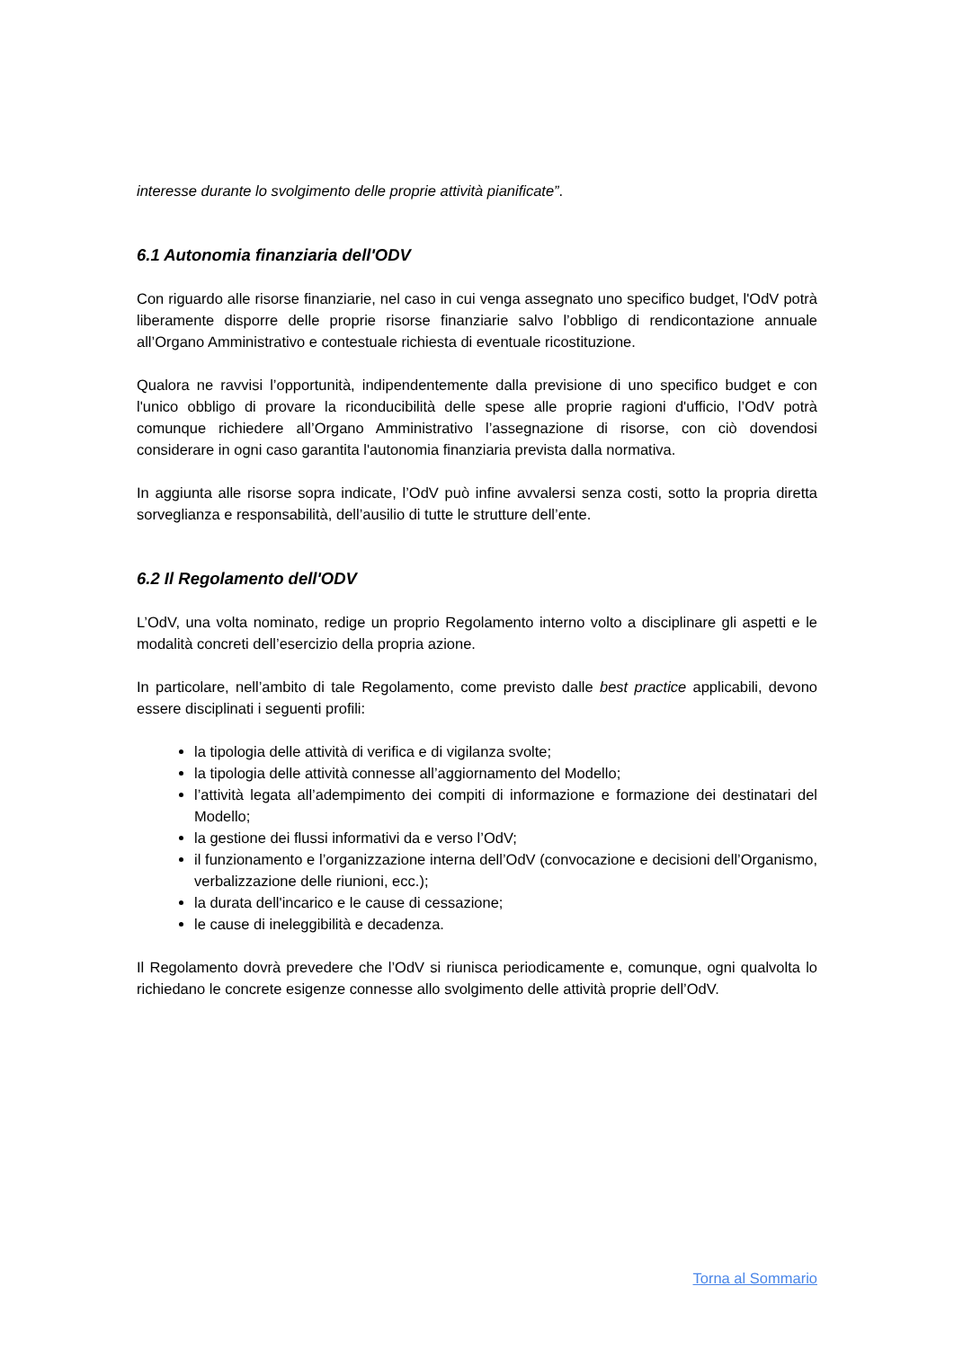interesse durante lo svolgimento delle proprie attività pianificate”.
6.1 Autonomia finanziaria dell'ODV
Con riguardo alle risorse finanziarie, nel caso in cui venga assegnato uno specifico budget, l'OdV potrà liberamente disporre delle proprie risorse finanziarie salvo l’obbligo di rendicontazione annuale all’Organo Amministrativo e contestuale richiesta di eventuale ricostituzione.
Qualora ne ravvisi l’opportunità, indipendentemente dalla previsione di uno specifico budget e con l'unico obbligo di provare la riconducibilità delle spese alle proprie ragioni d'ufficio, l’OdV potrà comunque richiedere all’Organo Amministrativo l’assegnazione di risorse, con ciò dovendosi considerare in ogni caso garantita l'autonomia finanziaria prevista dalla normativa.
In aggiunta alle risorse sopra indicate, l’OdV può infine avvalersi senza costi, sotto la propria diretta sorveglianza e responsabilità, dell’ausilio di tutte le strutture dell’ente.
6.2 Il Regolamento dell'ODV
L’OdV, una volta nominato, redige un proprio Regolamento interno volto a disciplinare gli aspetti e le modalità concreti dell’esercizio della propria azione.
In particolare, nell’ambito di tale Regolamento, come previsto dalle best practice applicabili, devono essere disciplinati i seguenti profili:
la tipologia delle attività di verifica e di vigilanza svolte;
la tipologia delle attività connesse all’aggiornamento del Modello;
l’attività legata all’adempimento dei compiti di informazione e formazione dei destinatari del Modello;
la gestione dei flussi informativi da e verso l’OdV;
il funzionamento e l’organizzazione interna dell’OdV (convocazione e decisioni dell’Organismo, verbalizzazione delle riunioni, ecc.);
la durata dell'incarico e le cause di cessazione;
le cause di ineleggibilità e decadenza.
Il Regolamento dovrà prevedere che l’OdV si riunisca periodicamente e, comunque, ogni qualvolta lo richiedano le concrete esigenze connesse allo svolgimento delle attività proprie dell’OdV.
Torna al Sommario